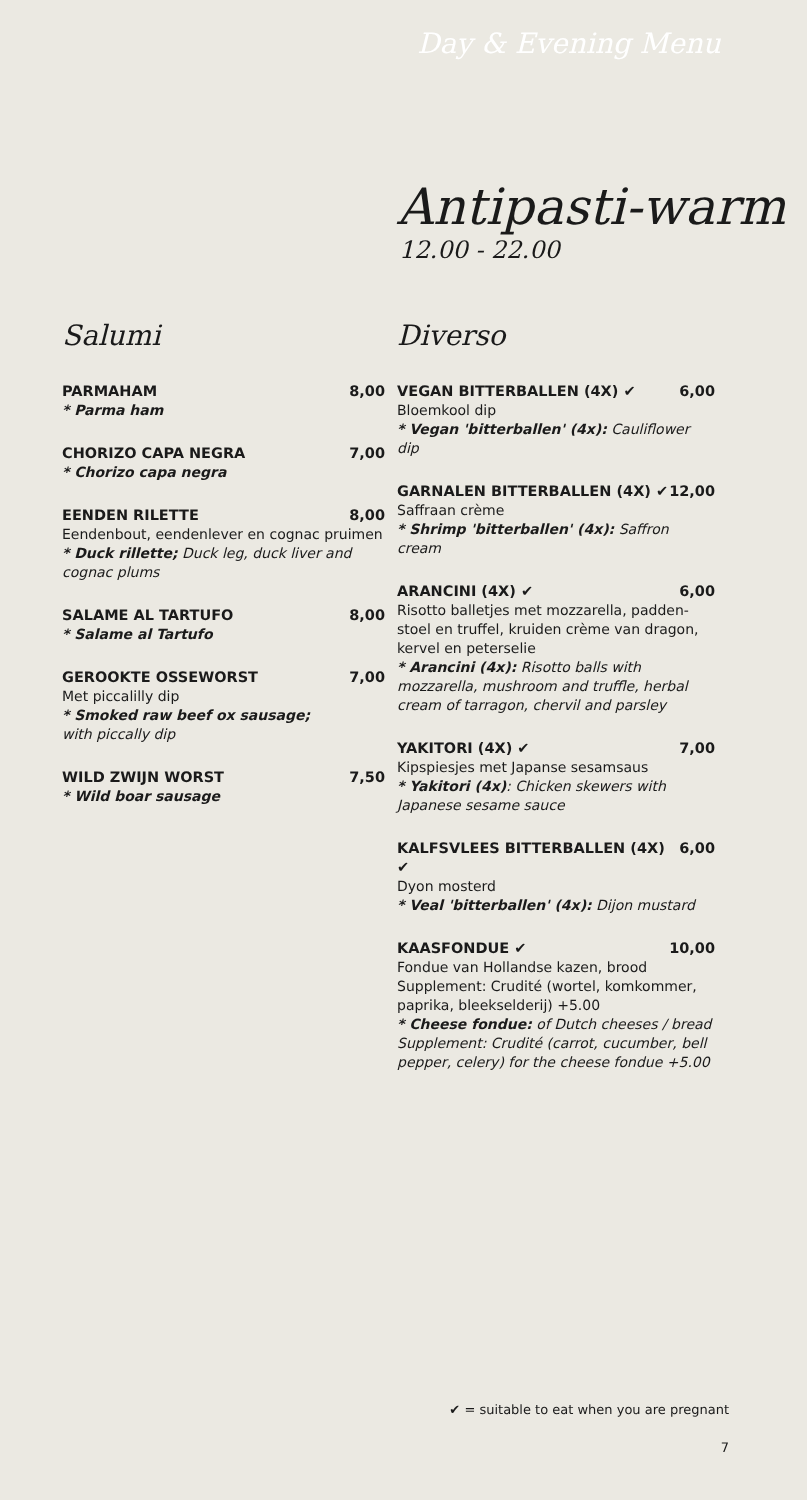Day & Evening Menu
Antipasti-warm
12.00 - 22.00
Salumi
PARMAHAM 8,00
* Parma ham
CHORIZO CAPA NEGRA 7,00
* Chorizo capa negra
EENDEN RILETTE 8,00
Eendenbout, eendenlever en cognac pruimen
* Duck rillette; Duck leg, duck liver and cognac plums
SALAME AL TARTUFO 8,00
* Salame al Tartufo
GEROOKTE OSSEWORST 7,00
Met piccalilly dip
* Smoked raw beef ox sausage;
with piccally dip
WILD ZWIJN WORST 7,50
* Wild boar sausage
Diverso
VEGAN BITTERBALLEN (4X) ✔ 6,00
Bloemkool dip
* Vegan 'bitterballen' (4x): Cauliflower dip
GARNALEN BITTERBALLEN (4X) ✔ 12,00
Saffraan crème
* Shrimp 'bitterballen' (4x): Saffron cream
ARANCINI (4X) ✔ 6,00
Risotto balletjes met mozzarella, padden-stoel en truffel, kruiden crème van dragon, kervel en peterselie
* Arancini (4x): Risotto balls with mozzarella, mushroom and truffle, herbal cream of tarragon, chervil and parsley
YAKITORI (4X) ✔ 7,00
Kipspiesjes met Japanse sesamsaus
* Yakitori (4x): Chicken skewers with Japanese sesame sauce
KALFSVLEES BITTERBALLEN (4X) ✔ 6,00
Dyon mosterd
* Veal 'bitterballen' (4x): Dijon mustard
KAASFONDUE ✔ 10,00
Fondue van Hollandse kazen, brood
Supplement: Crudité (wortel, komkommer, paprika, bleekselderij) +5.00
* Cheese fondue: of Dutch cheeses / bread Supplement: Crudité (carrot, cucumber, bell pepper, celery) for the cheese fondue +5.00
✔ = suitable to eat when you are pregnant
7